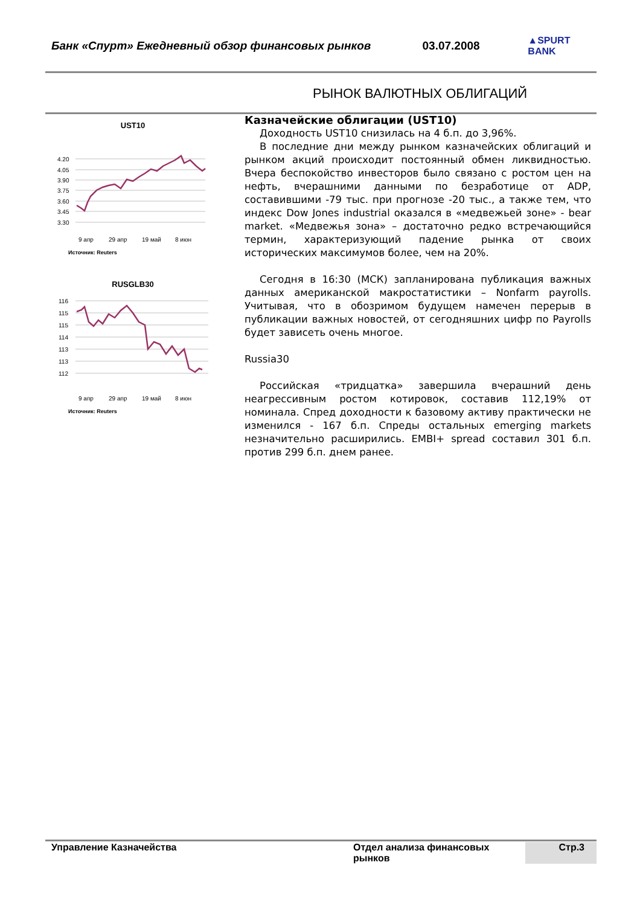Банк «Спурт» Ежедневный обзор финансовых рынков 03.07.2008 ▲SPURT BANK
РЫНОК ВАЛЮТНЫХ ОБЛИГАЦИЙ
UST10
4.20
4.05
3.90
3.75
3.60
3.45
3.30
9 апр
29 апр
19 май
8 июн
Источник: Reuters
RUSGLB30
116
115
115
114
113
113
112
9 апр
29 апр
19 май
8 июн
Источник: Reuters
Казначейские облигации (UST10)
Доходность UST10 снизилась на 4 б.п. до 3,96%.
В последние дни между рынком казначейских облигаций и рынком акций происходит постоянный обмен ликвидностью. Вчера беспокойство инвесторов было связано с ростом цен на нефть, вчерашними данными по безработице от ADP, составившими -79 тыс. при прогнозе -20 тыс., а также тем, что индекс Dow Jones industrial оказался в «медвежьей зоне» - bear market. «Медвежья зона» – достаточно редко встречающийся термин, характеризующий падение рынка от своих исторических максимумов более, чем на 20%.
Сегодня в 16:30 (МСК) запланирована публикация важных данных американской макростатистики – Nonfarm payrolls. Учитывая, что в обозримом будущем намечен перерыв в публикации важных новостей, от сегодняшних цифр по Payrolls будет зависеть очень многое.
Russia30
Российская «тридцатка» завершила вчерашний день неагрессивным ростом котировок, составив 112,19% от номинала. Спред доходности к базовому активу практически не изменился - 167 б.п. Спреды остальных emerging markets незначительно расширились. EMBI+ spread составил 301 б.п. против 299 б.п. днем ранее.
Управление Казначейства Отдел анализа финансовых рынков Стр.3